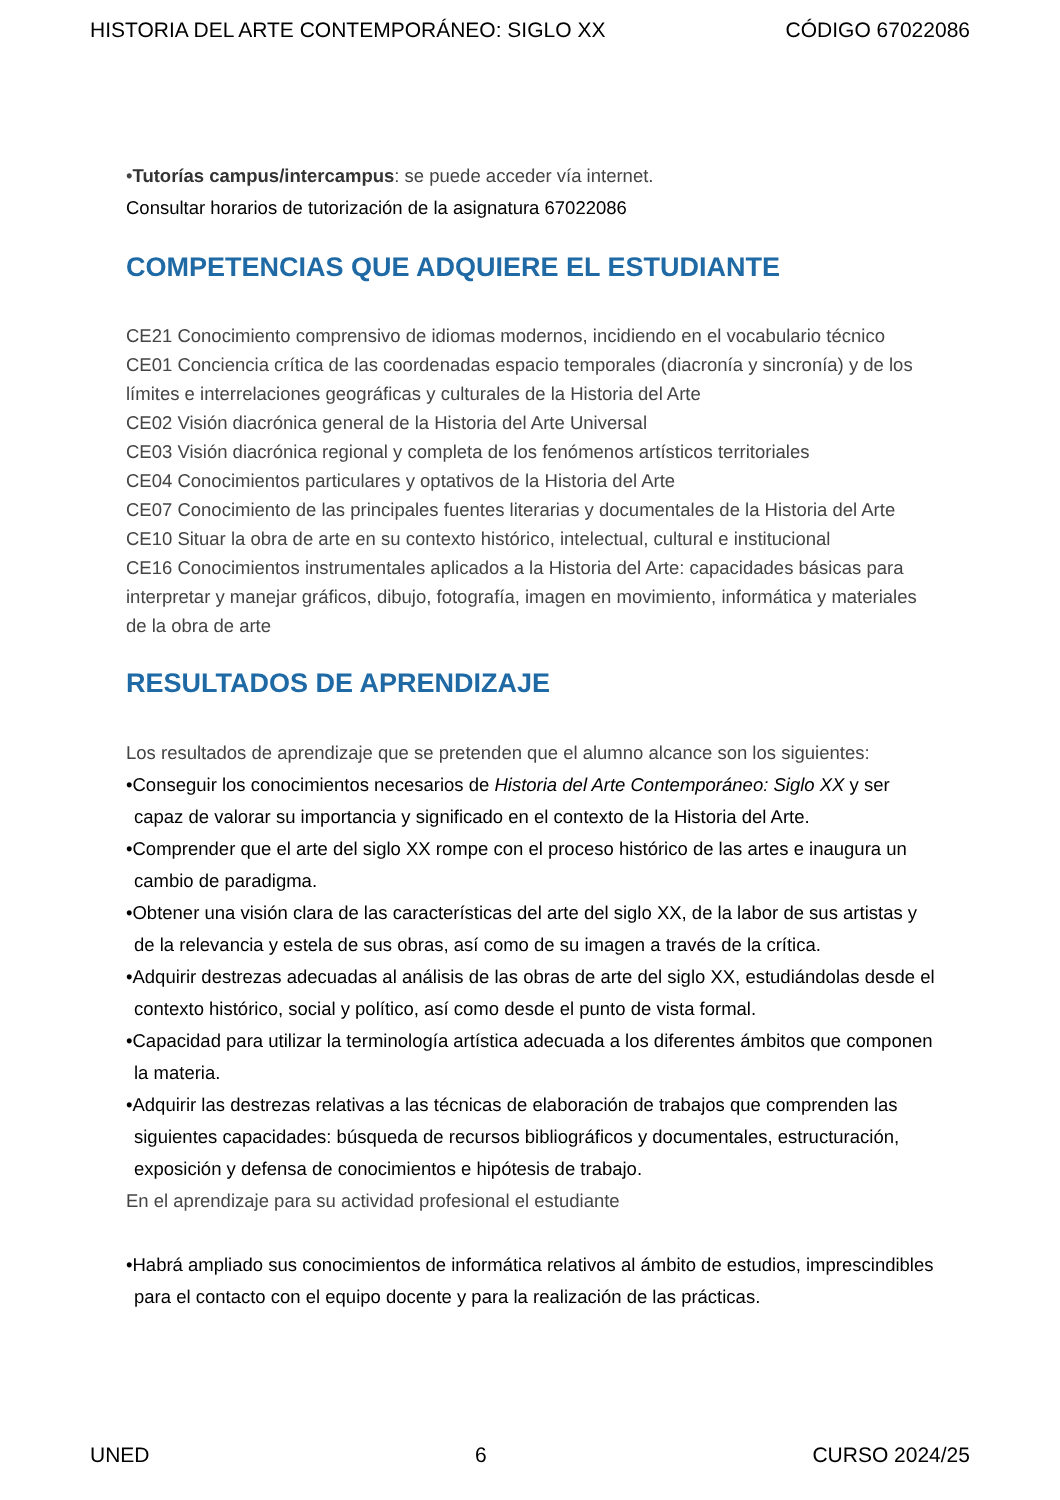HISTORIA DEL ARTE CONTEMPORÁNEO: SIGLO XX CÓDIGO 67022086
•Tutorías campus/intercampus: se puede acceder vía internet.
Consultar horarios de tutorización de la asignatura 67022086
COMPETENCIAS QUE ADQUIERE EL ESTUDIANTE
CE21 Conocimiento comprensivo de idiomas modernos, incidiendo en el vocabulario técnico
CE01 Conciencia crítica de las coordenadas espacio temporales (diacronía y sincronía) y de los límites e interrelaciones geográficas y culturales de la Historia del Arte
CE02 Visión diacrónica general de la Historia del Arte Universal
CE03 Visión diacrónica regional y completa de los fenómenos artísticos territoriales
CE04 Conocimientos particulares y optativos de la Historia del Arte
CE07 Conocimiento de las principales fuentes literarias y documentales de la Historia del Arte
CE10 Situar la obra de arte en su contexto histórico, intelectual, cultural e institucional
CE16 Conocimientos instrumentales aplicados a la Historia del Arte: capacidades básicas para interpretar y manejar gráficos, dibujo, fotografía, imagen en movimiento, informática y materiales de la obra de arte
RESULTADOS DE APRENDIZAJE
Los resultados de aprendizaje que se pretenden que el alumno alcance son los siguientes:
•Conseguir los conocimientos necesarios de Historia del Arte Contemporáneo: Siglo XX y ser capaz de valorar su importancia y significado en el contexto de la Historia del Arte.
•Comprender que el arte del siglo XX rompe con el proceso histórico de las artes e inaugura un cambio de paradigma.
•Obtener una visión clara de las características del arte del siglo XX, de la labor de sus artistas y de la relevancia y estela de sus obras, así como de su imagen a través de la crítica.
•Adquirir destrezas adecuadas al análisis de las obras de arte del siglo XX, estudiándolas desde el contexto histórico, social y político, así como desde el punto de vista formal.
•Capacidad para utilizar la terminología artística adecuada a los diferentes ámbitos que componen la materia.
•Adquirir las destrezas relativas a las técnicas de elaboración de trabajos que comprenden las siguientes capacidades: búsqueda de recursos bibliográficos y documentales, estructuración, exposición y defensa de conocimientos e hipótesis de trabajo.
En el aprendizaje para su actividad profesional el estudiante
•Habrá ampliado sus conocimientos de informática relativos al ámbito de estudios, imprescindibles para el contacto con el equipo docente y para la realización de las prácticas.
UNED 6 CURSO 2024/25